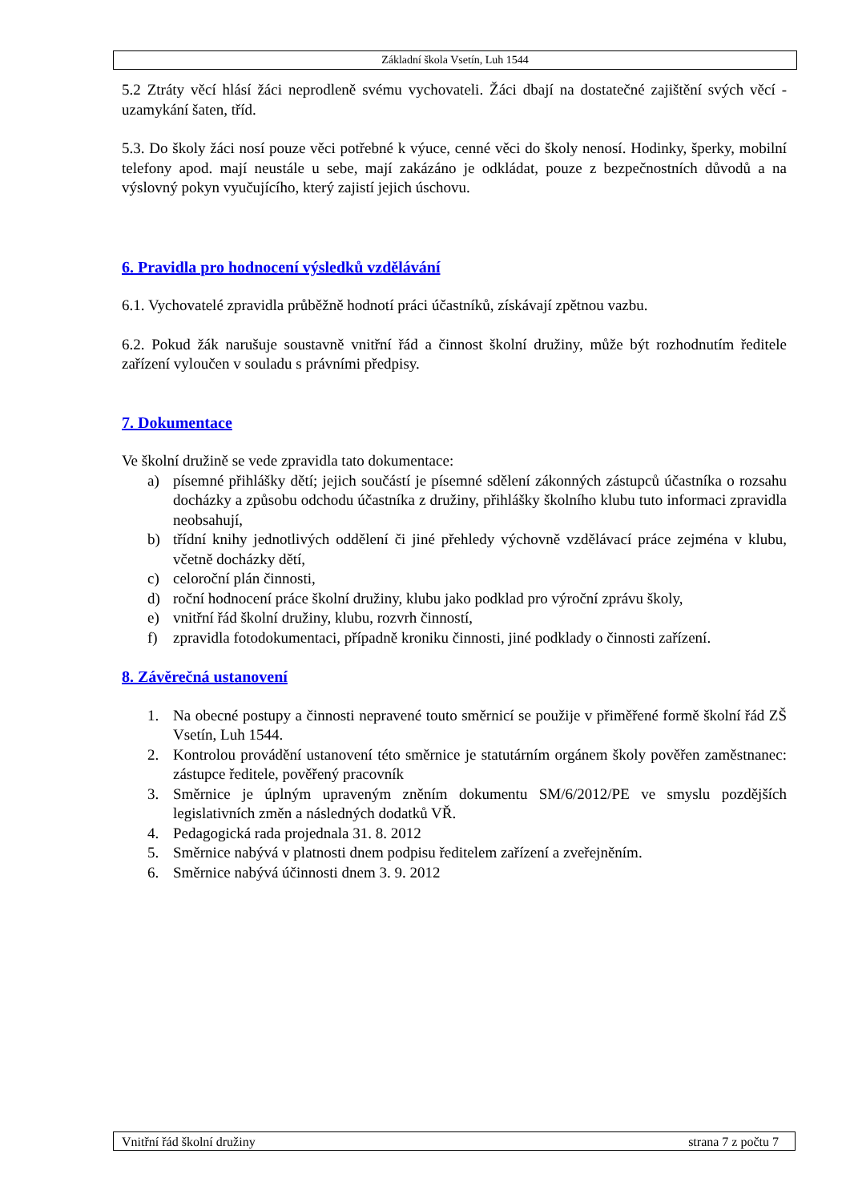Základní škola Vsetín, Luh 1544
5.2 Ztráty věcí hlásí žáci neprodleně svému vychovateli. Žáci dbají na dostatečné zajištění svých věcí - uzamykání šaten, tříd.
5.3. Do školy žáci nosí pouze věci potřebné k výuce, cenné věci do školy nenosí. Hodinky, šperky, mobilní telefony apod. mají neustále u sebe, mají zakázáno je odkládat, pouze z bezpečnostních důvodů a na výslovný pokyn vyučujícího, který zajistí jejich úschovu.
6. Pravidla pro hodnocení výsledků vzdělávání
6.1. Vychovatelé zpravidla průběžně hodnotí práci účastníků, získávají zpětnou vazbu.
6.2. Pokud žák narušuje soustavně vnitřní řád a činnost školní družiny, může být rozhodnutím ředitele zařízení vyloučen v souladu s právními předpisy.
7. Dokumentace
Ve školní družině se vede zpravidla tato dokumentace:
a) písemné přihlášky dětí; jejich součástí je písemné sdělení zákonných zástupců účastníka o rozsahu docházky a způsobu odchodu účastníka z družiny, přihlášky školního klubu tuto informaci zpravidla neobsahují,
b) třídní knihy jednotlivých oddělení či jiné přehledy výchovně vzdělávací práce zejména v klubu, včetně docházky dětí,
c) celoroční plán činnosti,
d) roční hodnocení práce školní družiny, klubu jako podklad pro výroční zprávu školy,
e) vnitřní řád školní družiny, klubu, rozvrh činností,
f) zpravidla fotodokumentaci, případně kroniku činnosti, jiné podklady o činnosti zařízení.
8. Závěrečná ustanovení
1. Na obecné postupy a činnosti nepravené touto směrnicí se použije v přiměřené formě školní řád ZŠ Vsetín, Luh 1544.
2. Kontrolou provádění ustanovení této směrnice je statutárním orgánem školy pověřen zaměstnanec: zástupce ředitele, pověřený pracovník
3. Směrnice je úplným upraveným zněním dokumentu SM/6/2012/PE ve smyslu pozdějších legislativních změn a následných dodatků VŘ.
4. Pedagogická rada projednala 31. 8. 2012
5. Směrnice nabývá v platnosti dnem podpisu ředitelem zařízení a zveřejněním.
6. Směrnice nabývá účinnosti dnem 3. 9. 2012
Vnitřní řád školní družiny strana 7 z počtu 7